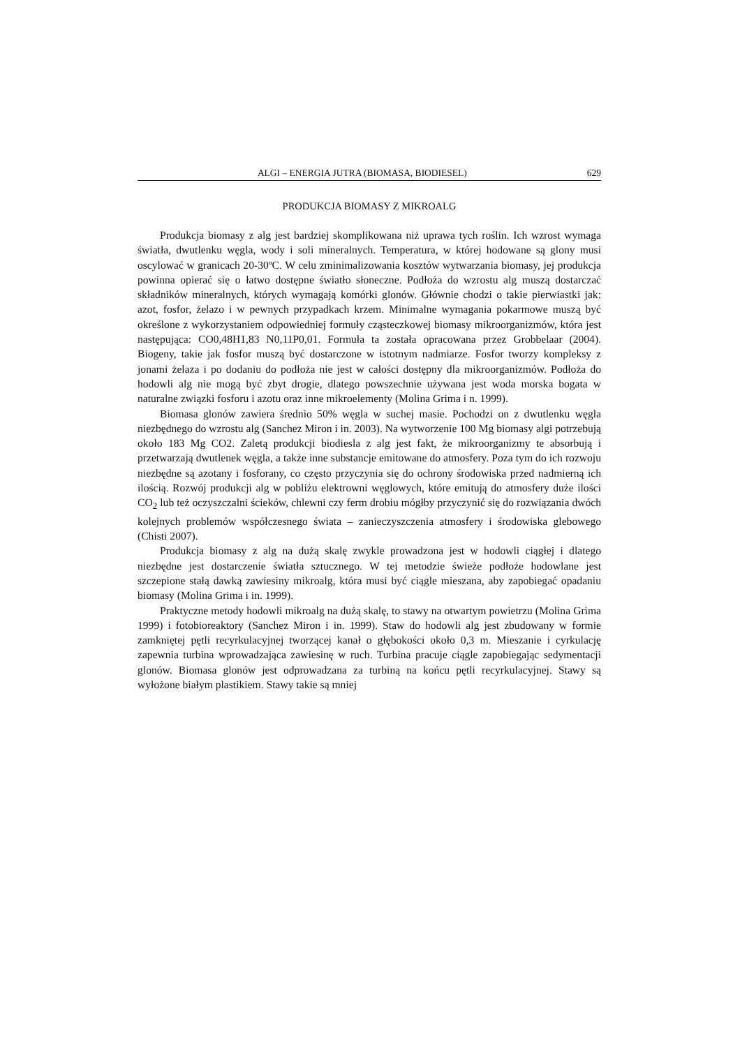ALGI – ENERGIA JUTRA (BIOMASA, BIODIESEL) 629
PRODUKCJA BIOMASY Z MIKROALG
Produkcja biomasy z alg jest bardziej skomplikowana niż uprawa tych roślin. Ich wzrost wymaga światła, dwutlenku węgla, wody i soli mineralnych. Temperatura, w której hodowane są glony musi oscylować w granicach 20-30ºC. W celu zminimalizowania kosztów wytwarzania biomasy, jej produkcja powinna opierać się o łatwo dostępne światło słoneczne. Podłoża do wzrostu alg muszą dostarczać składników mineralnych, których wymagają komórki glonów. Głównie chodzi o takie pierwiastki jak: azot, fosfor, żelazo i w pewnych przypadkach krzem. Minimalne wymagania pokarmowe muszą być określone z wykorzystaniem odpowiedniej formuły cząsteczkowej biomasy mikroorganizmów, która jest następująca: CO0,48H1,83 N0,11P0,01. Formuła ta została opracowana przez Grobbelaar (2004). Biogeny, takie jak fosfor muszą być dostarczone w istotnym nadmiarze. Fosfor tworzy kompleksy z jonami żelaza i po dodaniu do podłoża nie jest w całości dostępny dla mikroorganizmów. Podłoża do hodowli alg nie mogą być zbyt drogie, dlatego powszechnie używana jest woda morska bogata w naturalne związki fosforu i azotu oraz inne mikroelementy (Molina Grima i n. 1999).
Biomasa glonów zawiera średnio 50% węgla w suchej masie. Pochodzi on z dwutlenku węgla niezbędnego do wzrostu alg (Sanchez Miron i in. 2003). Na wytworzenie 100 Mg biomasy algi potrzebują około 183 Mg CO2. Zaletą produkcji biodiesla z alg jest fakt, że mikroorganizmy te absorbują i przetwarzają dwutlenek węgla, a także inne substancje emitowane do atmosfery. Poza tym do ich rozwoju niezbędne są azotany i fosforany, co często przyczynia się do ochrony środowiska przed nadmierną ich ilością. Rozwój produkcji alg w pobliżu elektrowni węglowych, które emitują do atmosfery duże ilości CO<sub>2</sub> lub też oczyszczalni ścieków, chlewni czy ferm drobiu mógłby przyczynić się do rozwiązania dwóch kolejnych problemów współczesnego świata – zanieczyszczenia atmosfery i środowiska glebowego (Chisti 2007).
Produkcja biomasy z alg na dużą skalę zwykle prowadzona jest w hodowli ciągłej i dlatego niezbędne jest dostarczenie światła sztucznego. W tej metodzie świeże podłoże hodowlane jest szczepione stałą dawką zawiesiny mikroalg, która musi być ciągle mieszana, aby zapobiegać opadaniu biomasy (Molina Grima i in. 1999).
Praktyczne metody hodowli mikroalg na dużą skalę, to stawy na otwartym powietrzu (Molina Grima 1999) i fotobioreaktory (Sanchez Miron i in. 1999). Staw do hodowli alg jest zbudowany w formie zamkniętej pętli recyrkulacyjnej tworzącej kanał o głębokości około 0,3 m. Mieszanie i cyrkulację zapewnia turbina wprowadzająca zawiesinę w ruch. Turbina pracuje ciągle zapobiegając sedymentacji glonów. Biomasa glonów jest odprowadzana za turbiną na końcu pętli recyrkulacyjnej. Stawy są wyłożone białym plastikiem. Stawy takie są mniej